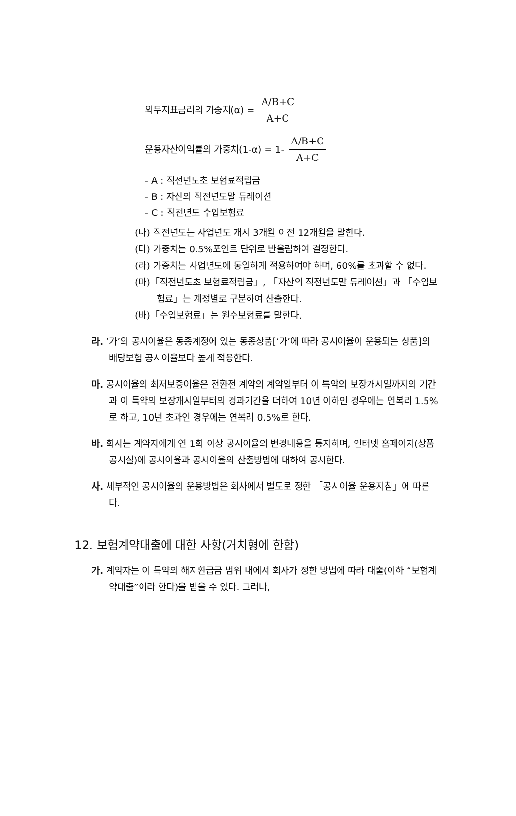외부지표금리의 가중치(α) = A/B+C A+C
운용자산이익률의 가중치(1-α) = 1- A/B+C A+C
- A : 직전년도초 보험료적립금
- B : 자산의 직전년도말 듀레이션
- C : 직전년도 수입보험료
(나) 직전년도는 사업년도 개시 3개월 이전 12개월을 말한다.
(다) 가중치는 0.5%포인트 단위로 반올림하여 결정한다.
(라) 가중치는 사업년도에 동일하게 적용하여야 하며, 60%를 초과할 수 없다.
(마)「직전년도초 보험료적립금」, 「자산의 직전년도말 듀레이션」과 「수입보험료」는 계정별로 구분하여 산출한다.
(바)「수입보험료」는 원수보험료를 말한다.
라. ‘가’의 공시이율은 동종계정에 있는 동종상품[‘가’에 따라 공시이율이 운용되는 상품]의 배당보험 공시이율보다 높게 적용한다.
마. 공시이율의 최저보증이율은 전환전 계약의 계약일부터 이 특약의 보장개시일까지의 기간과 이 특약의 보장개시일부터의 경과기간을 더하여 10년 이하인 경우에는 연복리 1.5%로 하고, 10년 초과인 경우에는 연복리 0.5%로 한다.
바. 회사는 계약자에게 연 1회 이상 공시이율의 변경내용을 통지하며, 인터넷 홈페이지(상품공시실)에 공시이율과 공시이율의 산출방법에 대하여 공시한다.
사. 세부적인 공시이율의 운용방법은 회사에서 별도로 정한 「공시이율 운용지침」에 따른다.
12. 보험계약대출에 대한 사항(거치형에 한함)
가. 계약자는 이 특약의 해지환급금 범위 내에서 회사가 정한 방법에 따라 대출(이하 “보험계약대출”이라 한다)을 받을 수 있다. 그러나,